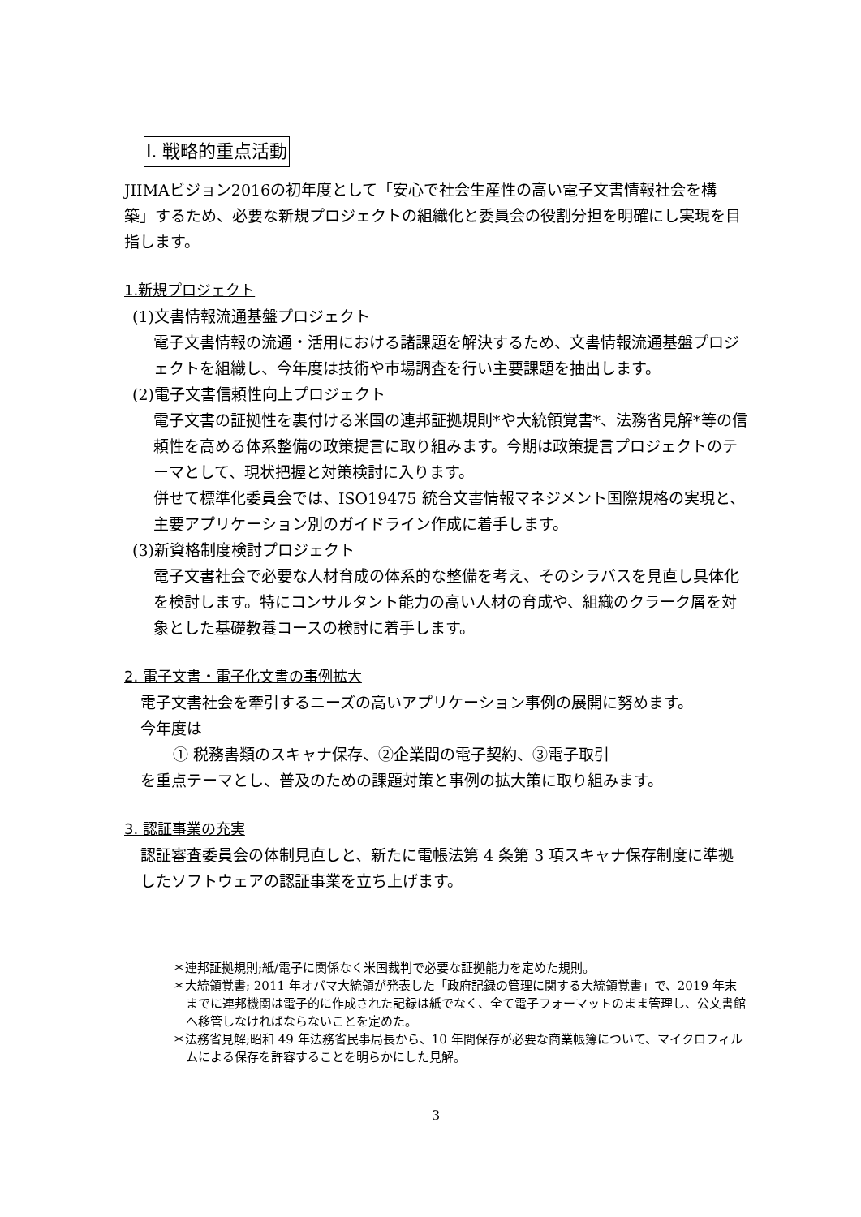I. 戦略的重点活動
JIIMAビジョン2016の初年度として「安心で社会生産性の高い電子文書情報社会を構築」するため、必要な新規プロジェクトの組織化と委員会の役割分担を明確にし実現を目指します。
1.新規プロジェクト
(1)文書情報流通基盤プロジェクト
電子文書情報の流通・活用における諸課題を解決するため、文書情報流通基盤プロジェクトを組織し、今年度は技術や市場調査を行い主要課題を抽出します。
(2)電子文書信頼性向上プロジェクト
電子文書の証拠性を裏付ける米国の連邦証拠規則*や大統領覚書*、法務省見解*等の信頼性を高める体系整備の政策提言に取り組みます。今期は政策提言プロジェクトのテーマとして、現状把握と対策検討に入ります。
併せて標準化委員会では、ISO19475 統合文書情報マネジメント国際規格の実現と、主要アプリケーション別のガイドライン作成に着手します。
(3)新資格制度検討プロジェクト
電子文書社会で必要な人材育成の体系的な整備を考え、そのシラバスを見直し具体化を検討します。特にコンサルタント能力の高い人材の育成や、組織のクラーク層を対象とした基礎教養コースの検討に着手します。
2. 電子文書・電子化文書の事例拡大
電子文書社会を牽引するニーズの高いアプリケーション事例の展開に努めます。
今年度は
① 税務書類のスキャナ保存、②企業間の電子契約、③電子取引
を重点テーマとし、普及のための課題対策と事例の拡大策に取り組みます。
3. 認証事業の充実
認証審査委員会の体制見直しと、新たに電帳法第 4 条第 3 項スキャナ保存制度に準拠したソフトウェアの認証事業を立ち上げます。
＊連邦証拠規則;紙/電子に関係なく米国裁判で必要な証拠能力を定めた規則。
＊大統領覚書; 2011 年オバマ大統領が発表した「政府記録の管理に関する大統領覚書」で、2019 年末までに連邦機関は電子的に作成された記録は紙でなく、全て電子フォーマットのまま管理し、公文書館へ移管しなければならないことを定めた。
＊法務省見解;昭和 49 年法務省民事局長から、10 年間保存が必要な商業帳簿について、マイクロフィルムによる保存を許容することを明らかにした見解。
3